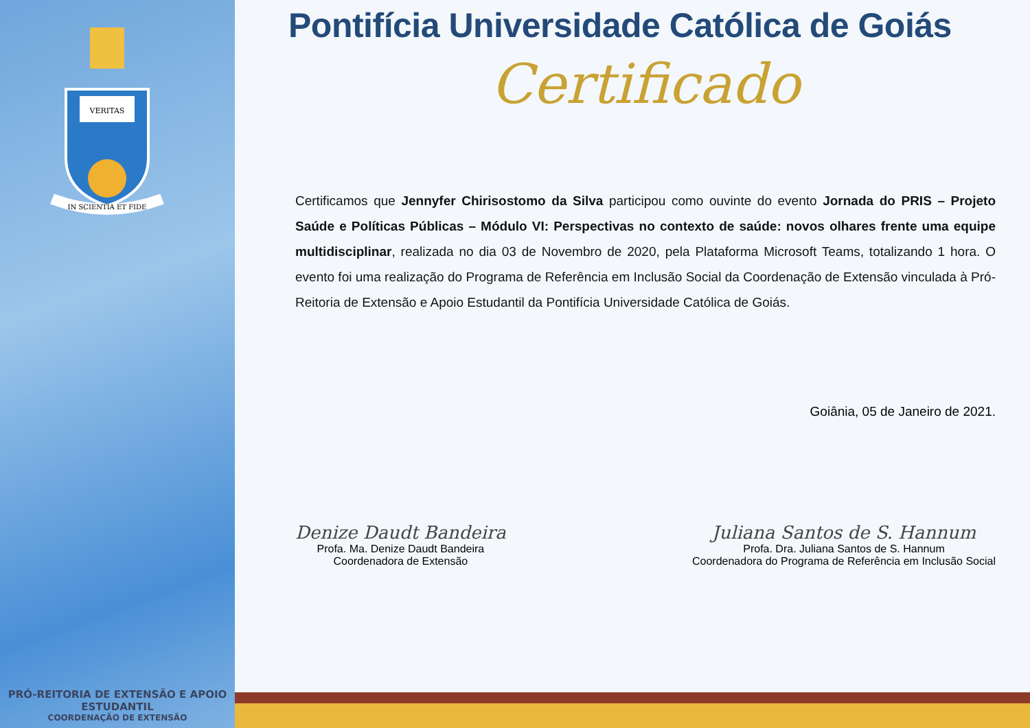VERITAS
IN SCIENTIA ET FIDE
PRÓ-REITORIA DE EXTENSÃO E APOIO ESTUDANTIL
COORDENAÇÃO DE EXTENSÃO
Pontifícia Universidade Católica de Goiás
Certificado
Certificamos que Jennyfer Chirisostomo da Silva participou como ouvinte do evento Jornada do PRIS – Projeto Saúde e Políticas Públicas – Módulo VI: Perspectivas no contexto de saúde: novos olhares frente uma equipe multidisciplinar, realizada no dia 03 de Novembro de 2020, pela Plataforma Microsoft Teams, totalizando 1 hora. O evento foi uma realização do Programa de Referência em Inclusão Social da Coordenação de Extensão vinculada à Pró-Reitoria de Extensão e Apoio Estudantil da Pontifícia Universidade Católica de Goiás.
Goiânia, 05 de Janeiro de 2021.
Denize Daudt Bandeira
Profa. Ma. Denize Daudt Bandeira
Coordenadora de Extensão
Juliana Santos de S. Hannum
Profa. Dra. Juliana Santos de S. Hannum
Coordenadora do Programa de Referência em Inclusão Social